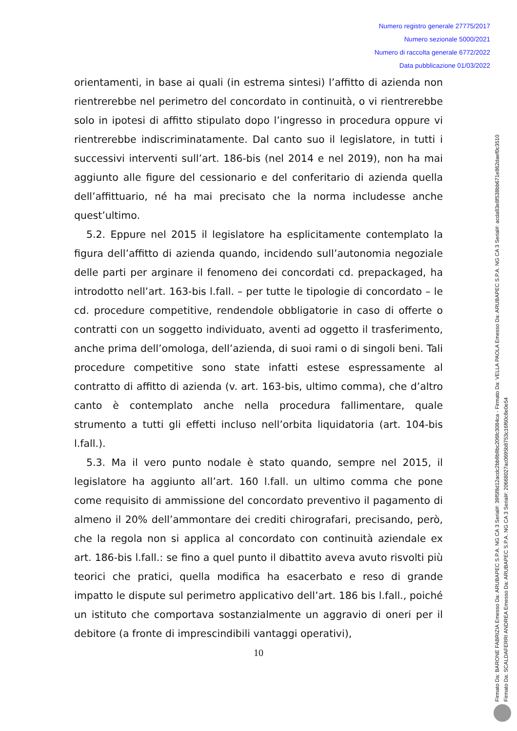Numero registro generale 27775/2017
Numero sezionale 5000/2021
Numero di raccolta generale 6772/2022
Data pubblicazione 01/03/2022
orientamenti, in base ai quali (in estrema sintesi) l’affitto di azienda non rientrerebbe nel perimetro del concordato in continuità, o vi rientrerebbe solo in ipotesi di affitto stipulato dopo l’ingresso in procedura oppure vi rientrerebbe indiscriminatamente. Dal canto suo il legislatore, in tutti i successivi interventi sull’art. 186-bis (nel 2014 e nel 2019), non ha mai aggiunto alle figure del cessionario e del conferitario di azienda quella dell’affittuario, né ha mai precisato che la norma includesse anche quest’ultimo.
5.2. Eppure nel 2015 il legislatore ha esplicitamente contemplato la figura dell’affitto di azienda quando, incidendo sull’autonomia negoziale delle parti per arginare il fenomeno dei concordati cd. prepackaged, ha introdotto nell’art. 163-bis l.fall. – per tutte le tipologie di concordato – le cd. procedure competitive, rendendole obbligatorie in caso di offerte o contratti con un soggetto individuato, aventi ad oggetto il trasferimento, anche prima dell’omologa, dell’azienda, di suoi rami o di singoli beni. Tali procedure competitive sono state infatti estese espressamente al contratto di affitto di azienda (v. art. 163-bis, ultimo comma), che d’altro canto è contemplato anche nella procedura fallimentare, quale strumento a tutti gli effetti incluso nell’orbita liquidatoria (art. 104-bis l.fall.).
5.3. Ma il vero punto nodale è stato quando, sempre nel 2015, il legislatore ha aggiunto all’art. 160 l.fall. un ultimo comma che pone come requisito di ammissione del concordato preventivo il pagamento di almeno il 20% dell’ammontare dei crediti chirografari, precisando, però, che la regola non si applica al concordato con continuità aziendale ex art. 186-bis l.fall.: se fino a quel punto il dibattito aveva avuto risvolti più teorici che pratici, quella modifica ha esacerbato e reso di grande impatto le dispute sul perimetro applicativo dell’art. 186 bis l.fall., poiché un istituto che comportava sostanzialmente un aggravio di oneri per il debitore (a fronte di imprescindibili vantaggi operativi),
10
Firmato Da: BARONE FABRIZIA Emesso Da: ARUBAPEC S.P.A. NG CA 3 Serial#: 39f5f8d12acdc2bb9b9bc206fc3084ca - Firmato Da: VELLA PAOLA Emesso Da: ARUBAPEC S.P.A. NG CA 3 Serial#: acda83e8f538bb671e862daef0c3510
Firmato Da: SCALDAFERRI ANDREA Emesso Da: ARUBAPEC S.P.A. NG CA 3 Serial#: 20668027ac0695b8753c16f60c8e0e54